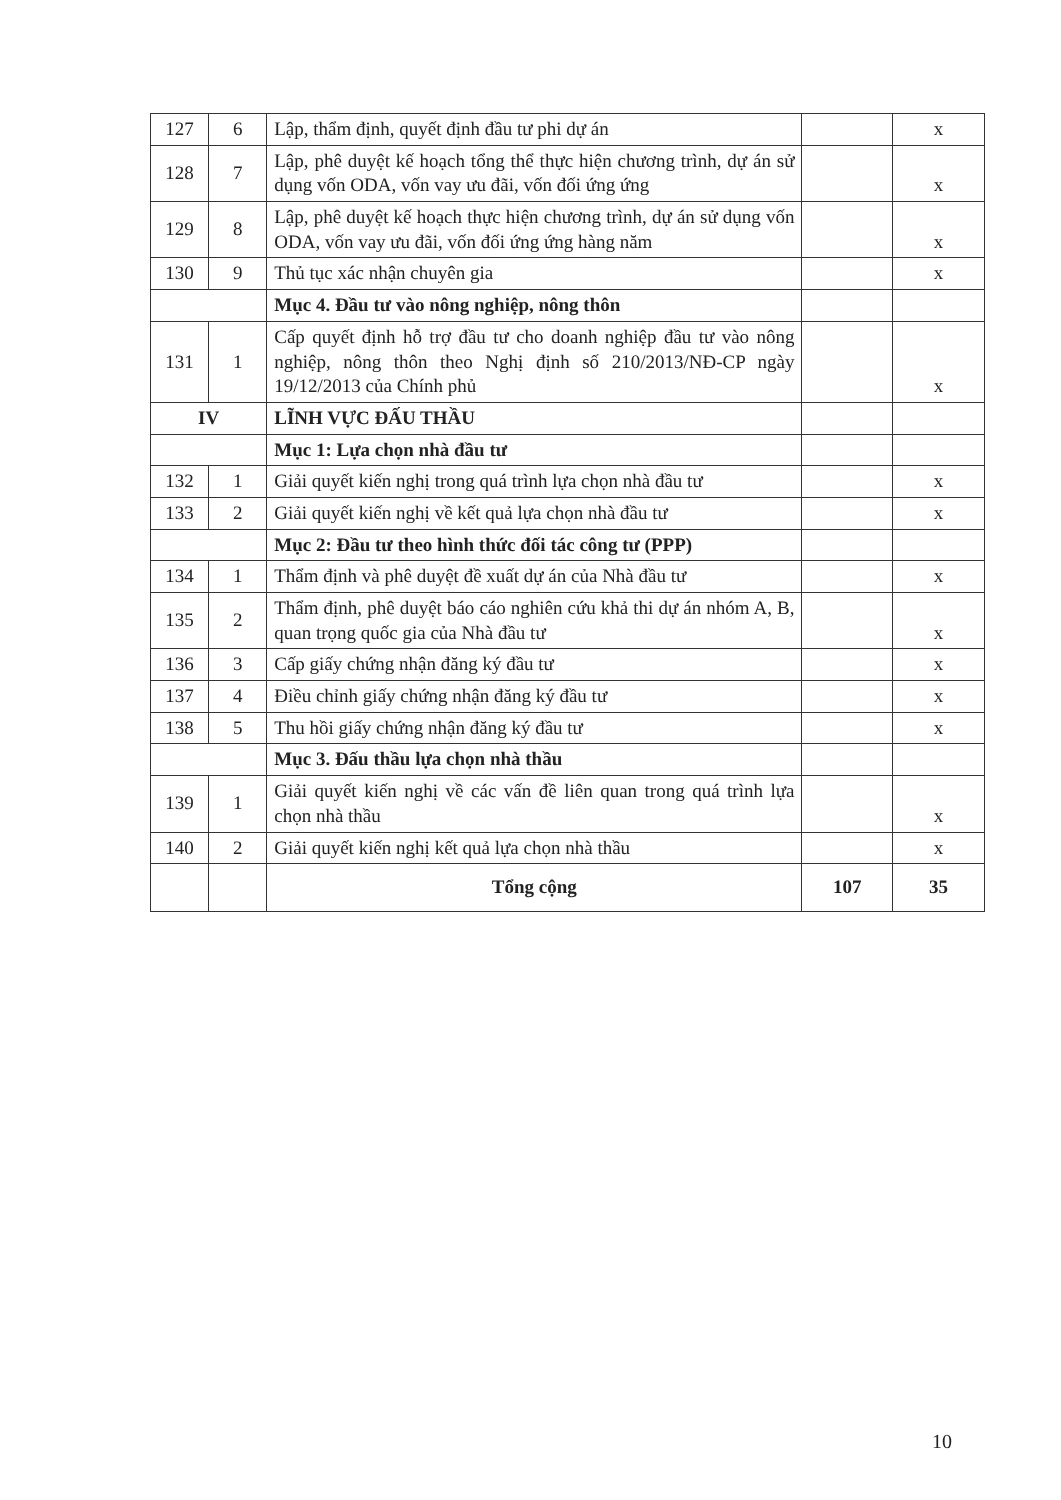| 127 | 6 | Lập, thẩm định, quyết định đầu tư phi dự án | | x |
| 128 | 7 | Lập, phê duyệt kế hoạch tổng thể thực hiện chương trình, dự án sử dụng vốn ODA, vốn vay ưu đãi, vốn đối ứng ứng | | x |
| 129 | 8 | Lập, phê duyệt kế hoạch thực hiện chương trình, dự án sử dụng vốn ODA, vốn vay ưu đãi, vốn đối ứng ứng hàng năm | | x |
| 130 | 9 | Thủ tục xác nhận chuyên gia | | x |
| | | Mục 4. Đầu tư vào nông nghiệp, nông thôn | | |
| 131 | 1 | Cấp quyết định hỗ trợ đầu tư cho doanh nghiệp đầu tư vào nông nghiệp, nông thôn theo Nghị định số 210/2013/NĐ-CP ngày 19/12/2013 của Chính phủ | | x |
| IV | | LĨNH VỰC ĐẤU THẦU | | |
| | | Mục 1: Lựa chọn nhà đầu tư | | |
| 132 | 1 | Giải quyết kiến nghị trong quá trình lựa chọn nhà đầu tư | | x |
| 133 | 2 | Giải quyết kiến nghị về kết quả lựa chọn nhà đầu tư | | x |
| | | Mục 2: Đầu tư theo hình thức đối tác công tư (PPP) | | |
| 134 | 1 | Thẩm định và phê duyệt đề xuất dự án của Nhà đầu tư | | x |
| 135 | 2 | Thẩm định, phê duyệt báo cáo nghiên cứu khả thi dự án nhóm A, B, quan trọng quốc gia của Nhà đầu tư | | x |
| 136 | 3 | Cấp giấy chứng nhận đăng ký đầu tư | | x |
| 137 | 4 | Điều chỉnh giấy chứng nhận đăng ký đầu tư | | x |
| 138 | 5 | Thu hồi giấy chứng nhận đăng ký đầu tư | | x |
| | | Mục 3. Đấu thầu lựa chọn nhà thầu | | |
| 139 | 1 | Giải quyết kiến nghị về các vấn đề liên quan trong quá trình lựa chọn nhà thầu | | x |
| 140 | 2 | Giải quyết kiến nghị kết quả lựa chọn nhà thầu | | x |
| | | Tổng cộng | 107 | 35 |
10